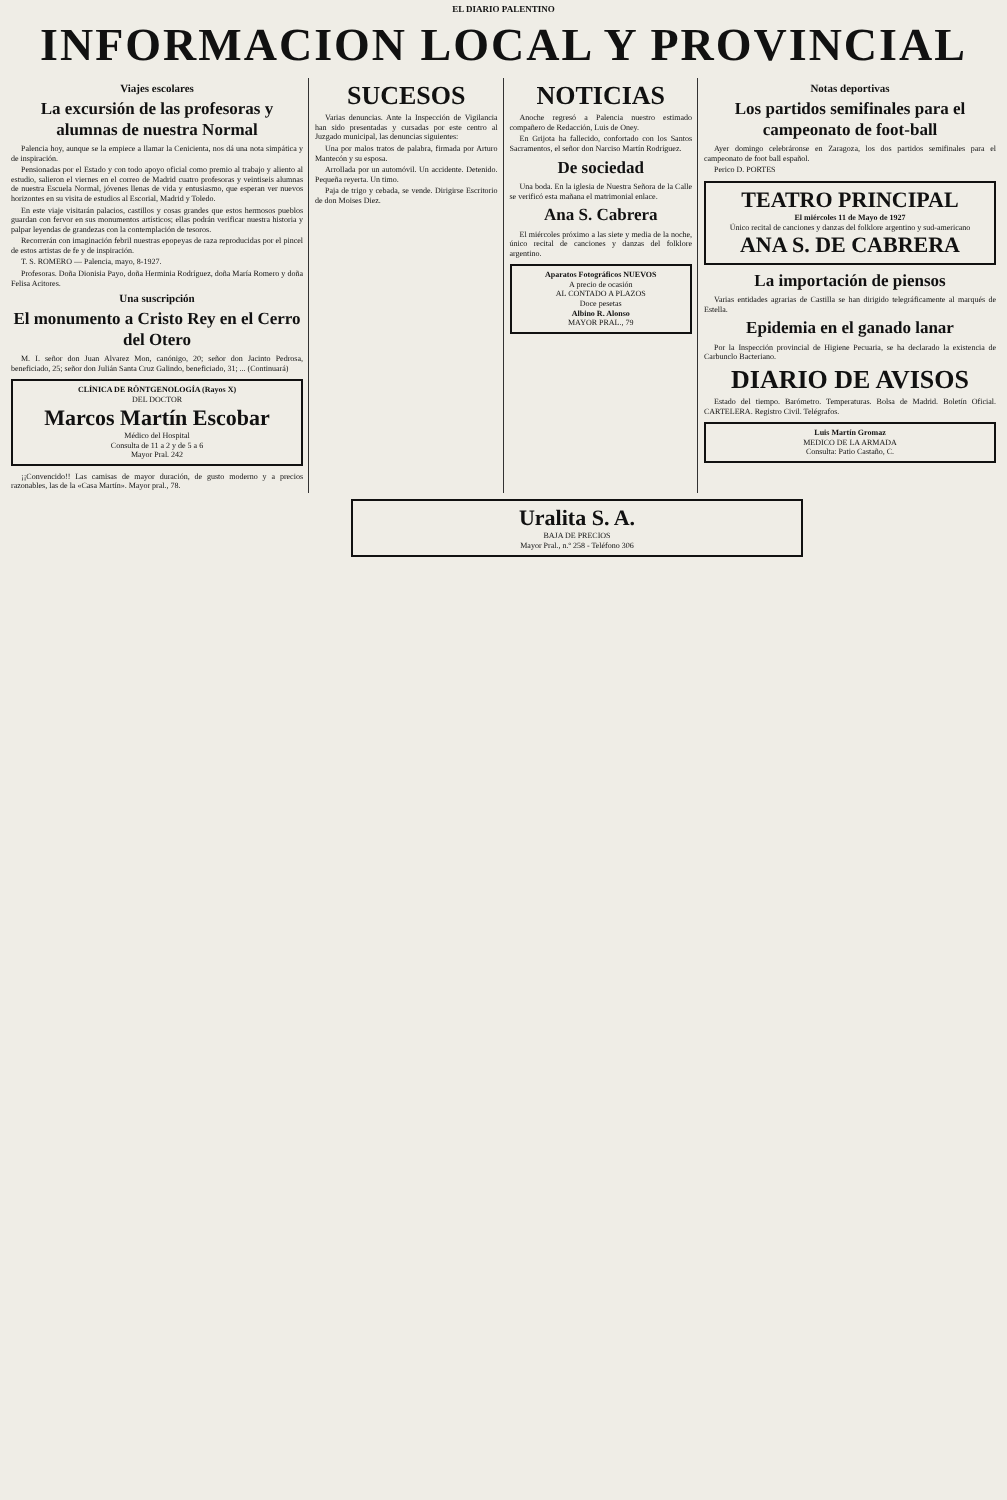EL DIARIO PALENTINO
INFORMACION LOCAL Y PROVINCIAL
Viajes escolares
La excursión de las profesoras y alumnas de nuestra Normal
Palencia hoy, aunque se la empiece a llamar la Cenicienta, nos dá una nota simpática y de inspiración.
Pensionadas por el Estado y con todo apoyo oficial como premio al trabajo y aliento al estudio, salieron el viernes en el correo de Madrid cuatro profesoras y veintiseis alumnas de nuestra Escuela Normal, jóvenes llenas de vida y entusiasmo, que esperan ver nuevos horizontes en su visita de estudios al Escorial, Madrid y Toledo.
En este viaje visitarán palacios, castillos y cosas grandes que estos hermosos pueblos guardan con fervor en sus monumentos artísticos; ellas podrán verificar nuestra historia y palpar leyendas de grandezas con la contemplación de tesoros.
Recorrerán con imaginación febril nuestras epopeyas de raza reproducidas por el pincel de estos artistas de fe y de inspiración.
T. S. ROMERO — Palencia, mayo, 8-1927.
Profesoras. Doña Dionisia Payo, doña Herminia Rodríguez, doña María Romero y doña Felisa Acitores.
Una suscripción
El monumento a Cristo Rey en el Cerro del Otero
M. I. señor don Juan Alvarez Mon, canónigo, 20; señor don Jacinto Pedrosa, beneficiado, 25; señor don Julián Santa Cruz Galindo, beneficiado, 31; ... (Continuará)
CLÍNICA DE RÖNTGENOLOGÍA (Rayos X)
DEL DOCTOR
Marcos Martín Escobar
Médico del Hospital
Consulta de 11 a 2 y de 5 a 6
Mayor Pral. 242
¡¡Convencido!! Las camisas de mayor duración, de gusto moderno y a precios razonables, las de la «Casa Martín». Mayor pral., 78.
SUCESOS
Varias denuncias. Ante la Inspección de Vigilancia han sido presentadas y cursadas por este centro al Juzgado municipal, las denuncias siguientes:
Una por malos tratos de palabra, firmada por Arturo Mantecón y su esposa.
Arrollada por un automóvil. Un accidente. Detenido. Pequeña reyerta. Un timo.
Paja de trigo y cebada, se vende. Dirigirse Escritorio de don Moises Diez.
NOTICIAS
Anoche regresó a Palencia nuestro estimado compañero de Redacción, Luis de Oney.
En Grijota ha fallecido, confortado con los Santos Sacramentos, el señor don Narciso Martín Rodríguez.
De sociedad
Una boda. En la iglesia de Nuestra Señora de la Calle se verificó esta mañana el matrimonial enlace.
Ana S. Cabrera
El miércoles próximo a las siete y media de la noche, único recital de canciones y danzas del folklore argentino.
Aparatos Fotográficos NUEVOS
A precio de ocasión
AL CONTADO A PLAZOS
Doce pesetas
Albino R. Alonso
MAYOR PRAL., 79
Notas deportivas
Los partidos semifinales para el campeonato de foot-ball
Ayer domingo celebráronse en Zaragoza, los dos partidos semifinales para el campeonato de foot ball español.
Perico D. PORTES
TEATRO PRINCIPAL
El miércoles 11 de Mayo de 1927
Único recital de canciones y danzas del folklore argentino y sud-americano
ANA S. DE CABRERA
La importación de piensos
Varias entidades agrarias de Castilla se han dirigido telegráficamente al marqués de Estella.
Epidemia en el ganado lanar
Por la Inspección provincial de Higiene Pecuaria, se ha declarado la existencia de Carbunclo Bacteriano.
DIARIO DE AVISOS
Estado del tiempo. Barómetro. Temperaturas. Bolsa de Madrid. Boletín Oficial. CARTELERA. Registro Civil. Telégrafos.
Luis Martín Gromaz
MEDICO DE LA ARMADA
Consulta: Patio Castaño, C.
Uralita S. A.
BAJA DE PRECIOS
Mayor Pral., n.º 258 - Teléfono 306